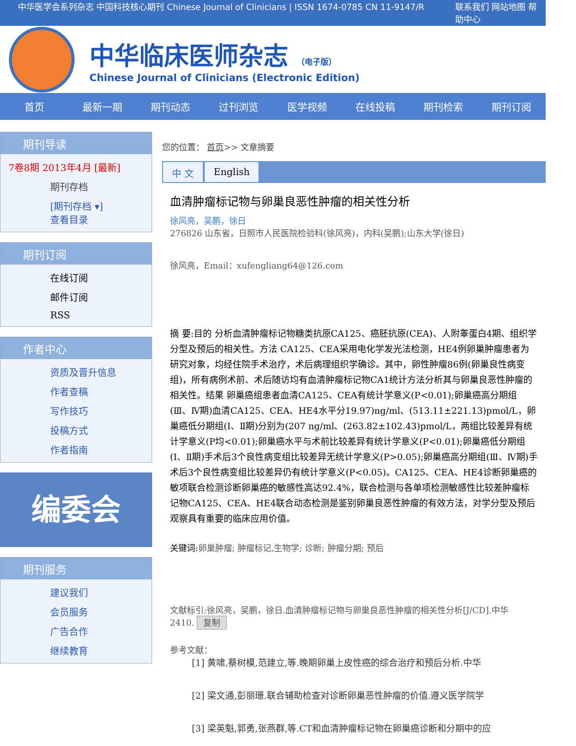中华医学会系列杂志 中国科技核心期刊 Chinese Journal of Clinicians | ISSN 1674-0785 CN 11-9147/R 联系我们 网站地图 帮助中心
中华临床医师杂志 （电子版）
Chinese Journal of Clinicians (Electronic Edition)
首页 最新一期 期刊动态 过刊浏览 医学视频 在线投稿 期刊检索 期刊订阅
期刊导读
7卷8期 2013年4月 [最新]
期刊存档
[期刊存档 ▾]
查看目录
期刊订阅
在线订阅
邮件订阅
RSS
作者中心
资质及晋升信息
作者查稿
写作技巧
投稿方式
作者指南
编委会
期刊服务
建议我们
会员服务
广告合作
继续教育
您的位置： 首页>> 文章摘要
中 文 English
血清肿瘤标记物与卵巢良恶性肿瘤的相关性分析
徐风亮，吴鹏，徐日
276826 山东省，日照市人民医院检验科(徐风亮)，内科(吴鹏);山东大学(徐日)
徐风亮，Email：xufengliang64@126.com
摘 要:目的 分析血清肿瘤标记物糖类抗原CA125、癌胚抗原(CEA)、人附睾蛋白4期、组织学分型及预后的相关性。方法 CA125、CEA采用电化学发光法检测，HE4例卵巢肿瘤患者为研究对象，均经住院手术治疗，术后病理组织学确诊。其中，卵性肿瘤86例(卵巢良性病变组)，所有病例术前、术后随访均有血清肿瘤标记物CA1统计方法分析其与卵巢良恶性肿瘤的相关性。结果 卵巢癌组患者血清CA125、CEA有统计学意义(P<0.01);卵巢癌高分期组(Ⅲ、Ⅳ期)血清CA125、CEA、HE4水平分19.97)ng/ml、(513.11±221.13)pmol/L，卵巢癌低分期组(Ⅰ、Ⅱ期)分别为(207 ng/ml、(263.82±102.43)pmol/L，两组比较差异有统计学意义(P均<0.01);卵巢癌水平与术前比较差异有统计学意义(P<0.01);卵巢癌低分期组(Ⅰ、Ⅱ期)手术后3个良性病变组比较差异无统计学意义(P>0.05);卵巢癌高分期组(Ⅲ、Ⅳ期)手术后3个良性病变组比较差异仍有统计学意义(P<0.05)。CA125、CEA、HE4诊断卵巢癌的敏项联合检测诊断卵巢癌的敏感性高达92.4%，联合检测与各单项检测敏感性比较差肿瘤标记物CA125、CEA、HE4联合动态检测是鉴别卵巢良恶性肿瘤的有效方法，对学分型及预后观察具有重要的临床应用价值。
关键词:卵巢肿瘤; 肿瘤标记,生物学; 诊断; 肿瘤分期; 预后
文献标引:徐风亮，吴鹏，徐日.血清肿瘤标记物与卵巢良恶性肿瘤的相关性分析[J/CD].中华
2410. 复制
参考文献：
[1] 黄啸,蔡树模,范建立,等.晚期卵巢上皮性癌的综合治疗和预后分析.中华
[2] 梁文通,彭丽珊.联合辅助检查对诊断卵巢恶性肿瘤的价值.遵义医学院学
[3] 梁英魁,郭勇,张燕群,等.CT和血清肿瘤标记物在卵巢癌诊断和分期中的应